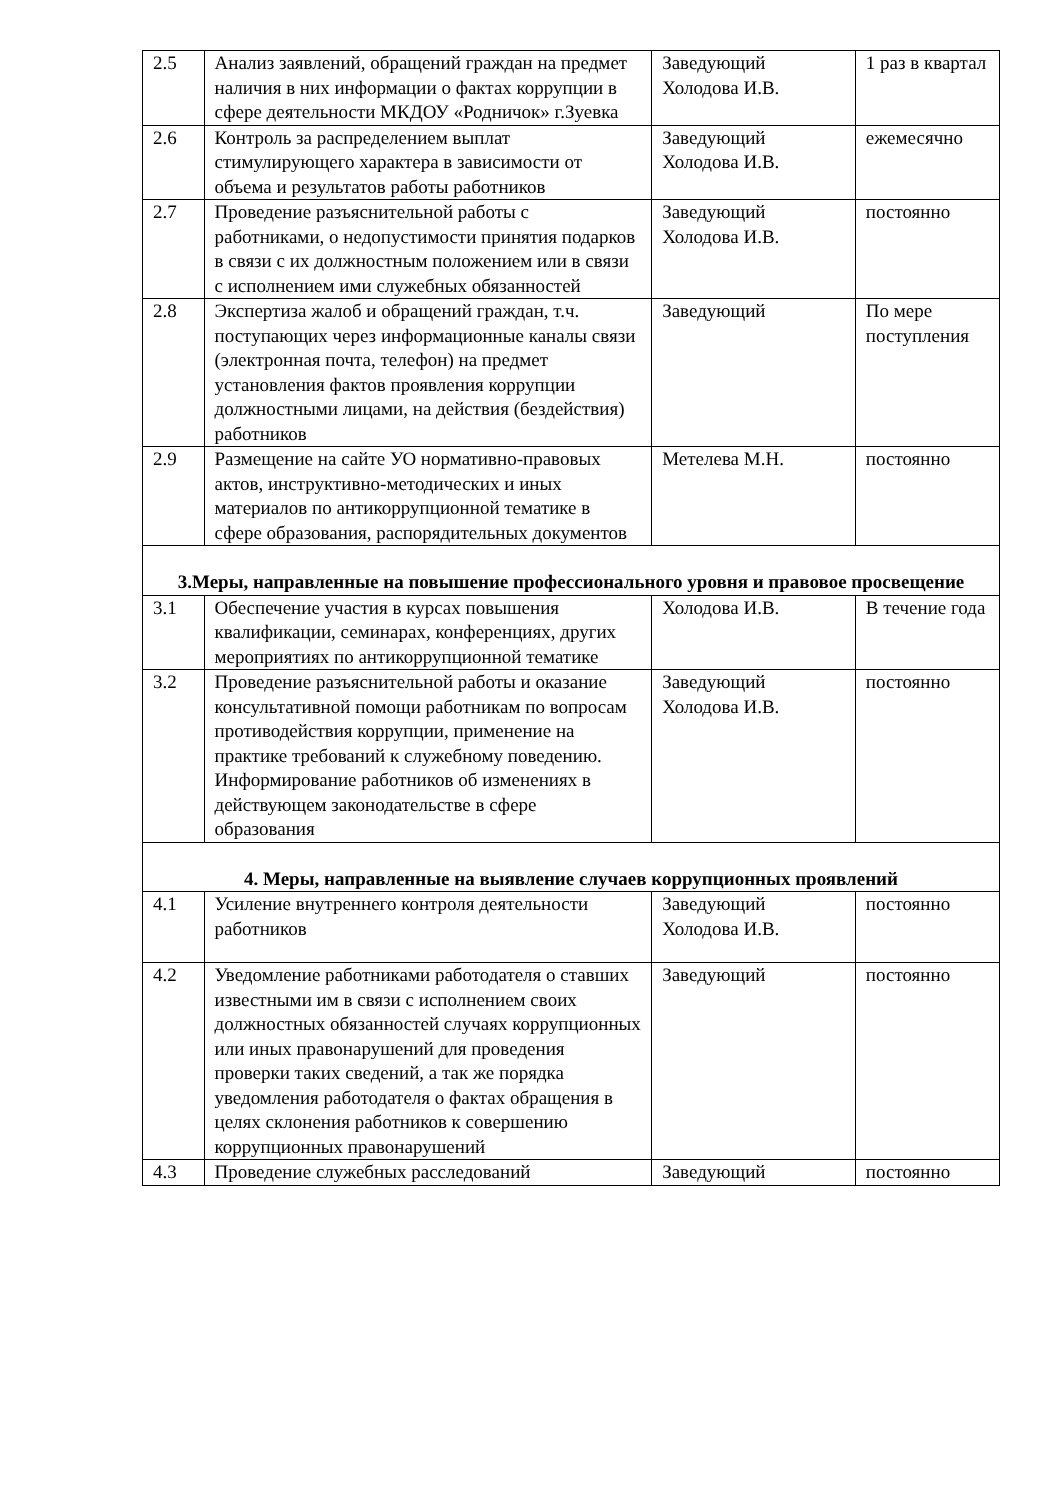| 2.5 | Анализ заявлений, обращений граждан на предмет наличия в них информации о фактах коррупции в сфере деятельности МКДОУ «Родничок» г.Зуевка | Заведующий Холодова И.В. | 1 раз в квартал |
| 2.6 | Контроль за распределением выплат стимулирующего характера в зависимости от объема и результатов работы работников | Заведующий Холодова И.В. | ежемесячно |
| 2.7 | Проведение разъяснительной работы с работниками, о недопустимости принятия подарков в связи с их должностным положением или в связи с исполнением ими служебных обязанностей | Заведующий Холодова И.В. | постоянно |
| 2.8 | Экспертиза жалоб и обращений граждан, т.ч. поступающих через информационные каналы связи (электронная почта, телефон) на предмет установления фактов проявления коррупции должностными лицами, на действия (бездействия) работников | Заведующий | По мере поступления |
| 2.9 | Размещение на сайте УО нормативно-правовых актов, инструктивно-методических и иных материалов по антикоррупционной тематике в сфере образования, распорядительных документов | Метелева М.Н. | постоянно |
| 3.Меры, направленные на повышение профессионального уровня и правовое просвещение | | | |
| 3.1 | Обеспечение участия в курсах повышения квалификации, семинарах, конференциях, других мероприятиях по антикоррупционной тематике | Холодова И.В. | В течение года |
| 3.2 | Проведение разъяснительной работы и оказание консультативной помощи работникам по вопросам противодействия коррупции, применение на практике требований к служебному поведению. Информирование работников об изменениях в действующем законодательстве в сфере образования | Заведующий Холодова И.В. | постоянно |
| 4. Меры, направленные на выявление случаев коррупционных проявлений | | | |
| 4.1 | Усиление внутреннего контроля деятельности работников | Заведующий Холодова И.В. | постоянно |
| 4.2 | Уведомление работниками работодателя о ставших известными им в связи с исполнением своих должностных обязанностей случаях коррупционных или иных правонарушений для проведения проверки таких сведений, а так же порядка уведомления работодателя о фактах обращения в целях склонения работников к совершению коррупционных правонарушений | Заведующий | постоянно |
| 4.3 | Проведение служебных расследований | Заведующий | постоянно |